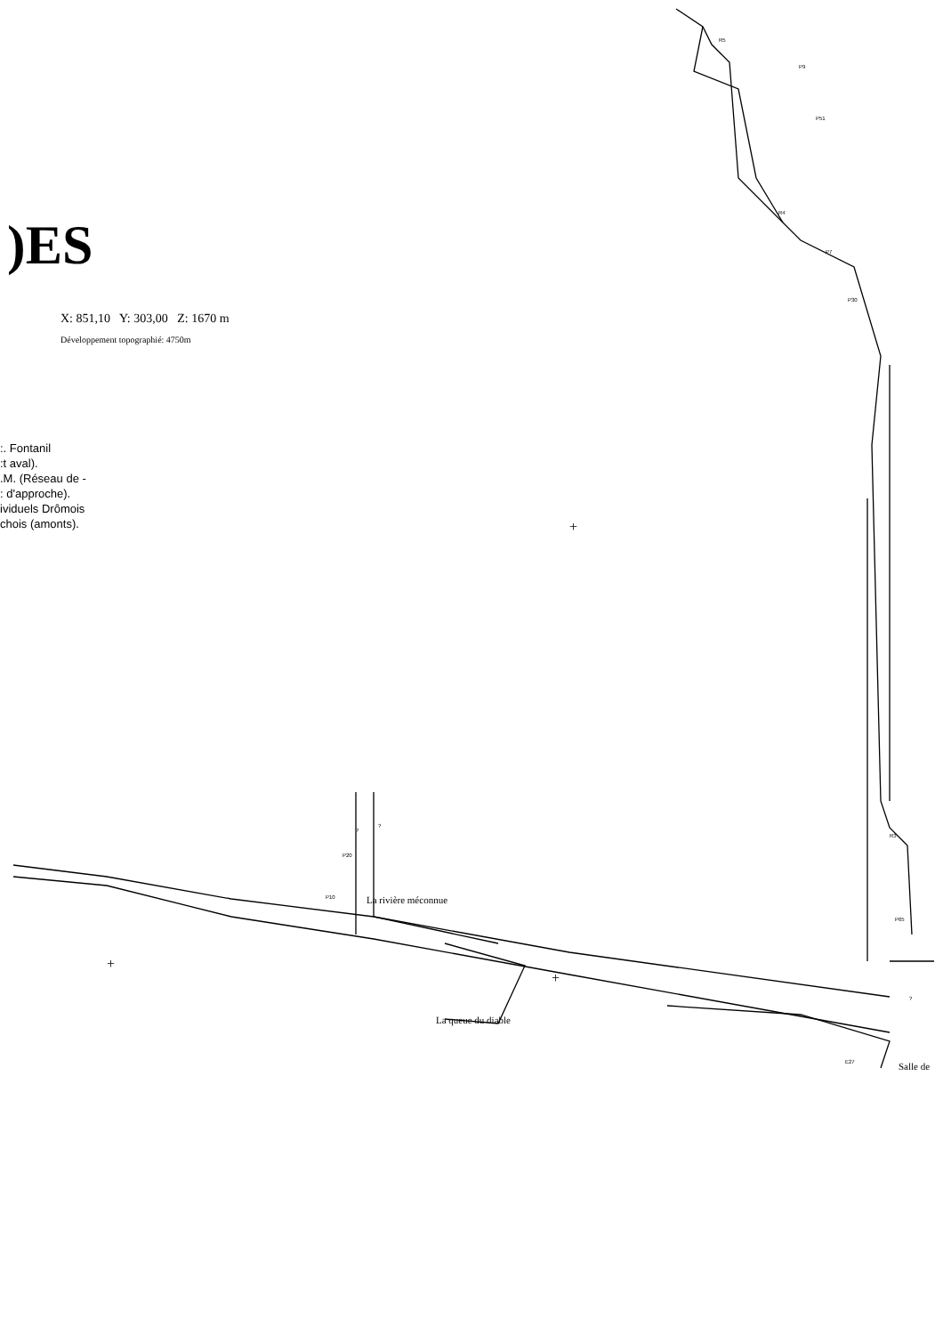)ES
X: 851,10 Y: 303,00 Z: 1670 m
Développement topographié: 4750m
:. Fontanil
:t aval).
.M. (Réseau de -
: d'approche).
ividuels Drômois
chois (amonts).
R5
P9
P51
R4
P7
P30
?
?
P20
P10 La rivière méconnue
R3
P65
+
+
+
La queue du diable
?
E27 Salle de